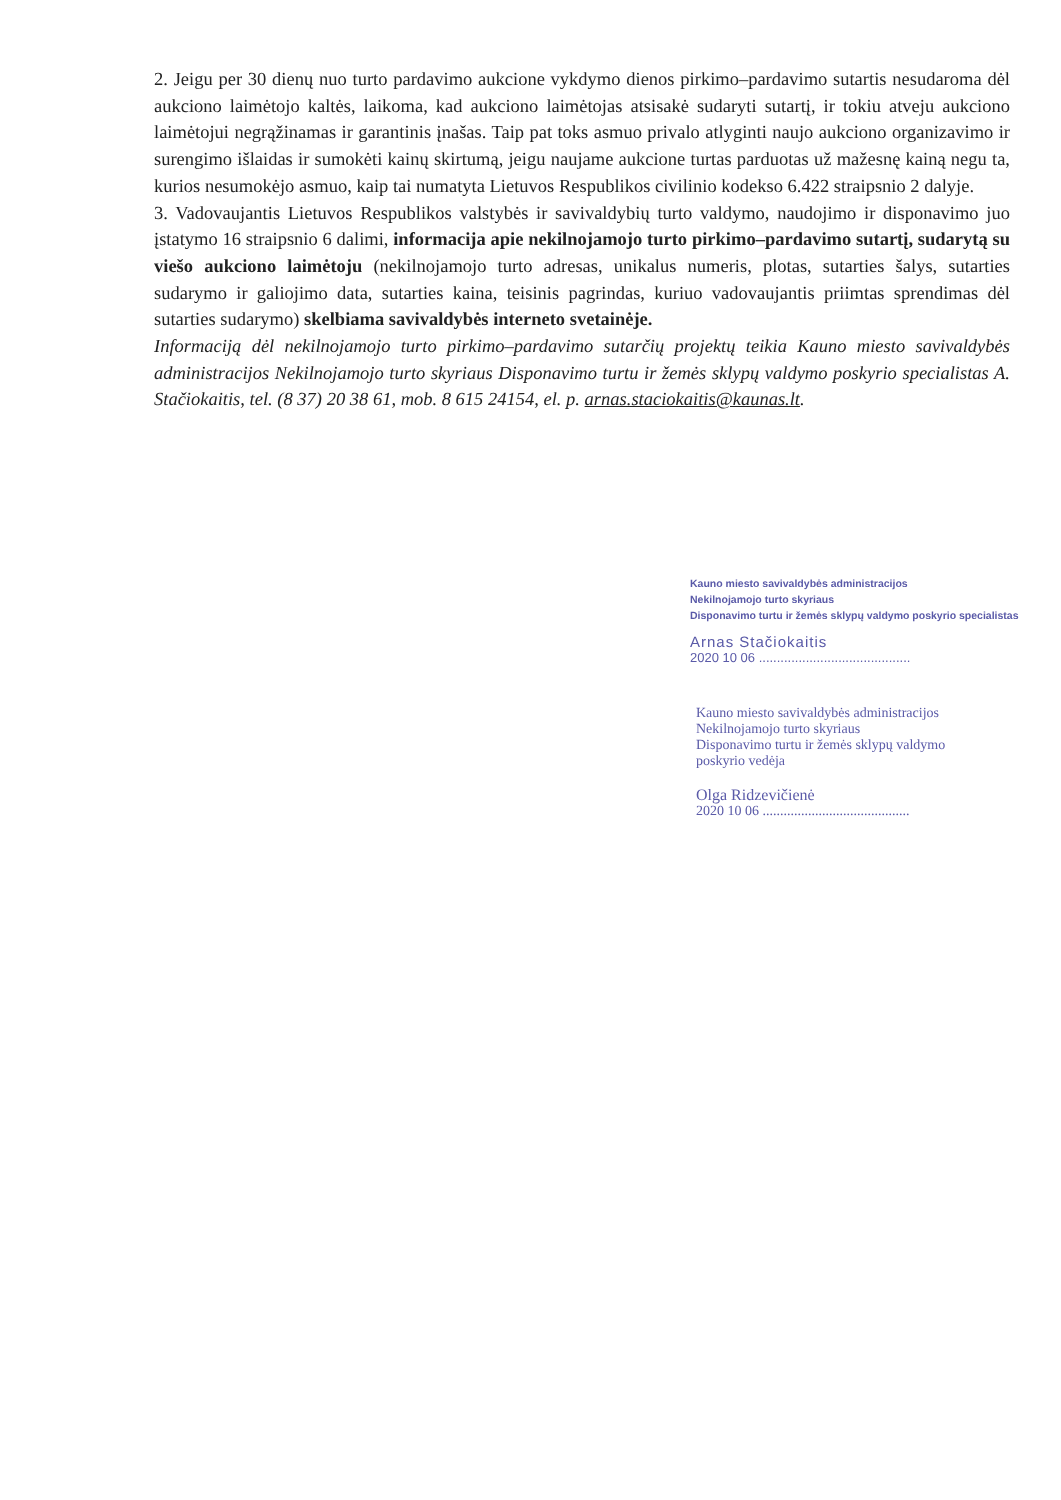2. Jeigu per 30 dienų nuo turto pardavimo aukcione vykdymo dienos pirkimo–pardavimo sutartis nesudaroma dėl aukciono laimėtojo kaltės, laikoma, kad aukciono laimėtojas atsisakė sudaryti sutartį, ir tokiu atveju aukciono laimėtojui negrąžinamas ir garantinis įnašas. Taip pat toks asmuo privalo atlyginti naujo aukciono organizavimo ir surengimo išlaidas ir sumokėti kainų skirtumą, jeigu naujame aukcione turtas parduotas už mažesnę kainą negu ta, kurios nesumokėjo asmuo, kaip tai numatyta Lietuvos Respublikos civilinio kodekso 6.422 straipsnio 2 dalyje.
3. Vadovaujantis Lietuvos Respublikos valstybės ir savivaldybių turto valdymo, naudojimo ir disponavimo juo įstatymo 16 straipsnio 6 dalimi, informacija apie nekilnojamojo turto pirkimo–pardavimo sutartį, sudarytą su viešo aukciono laimėtoju (nekilnojamojo turto adresas, unikalus numeris, plotas, sutarties šalys, sutarties sudarymo ir galiojimo data, sutarties kaina, teisinis pagrindas, kuriuo vadovaujantis priimtas sprendimas dėl sutarties sudarymo) skelbiama savivaldybės interneto svetainėje.
Informaciją dėl nekilnojamojo turto pirkimo–pardavimo sutarčių projektų teikia Kauno miesto savivaldybės administracijos Nekilnojamojo turto skyriaus Disponavimo turtu ir žemės sklypų valdymo poskyrio specialistas A. Stačiokaitis, tel. (8 37) 20 38 61, mob. 8 615 24154, el. p. arnas.staciokaitis@kaunas.lt.
Kauno miesto savivaldybės administracijos
Nekilnojamojo turto skyriaus
Disponavimo turtu ir žemės sklypų valdymo poskyrio specialistas
Arnas Stačiokaitis
2020 10 06 ..........................................
Kauno miesto savivaldybės administracijos
Nekilnojamojo turto skyriaus
Disponavimo turtu ir žemės sklypų valdymo
poskyrio vedėja
Olga Ridzevičienė
2020 10 06 ..........................................